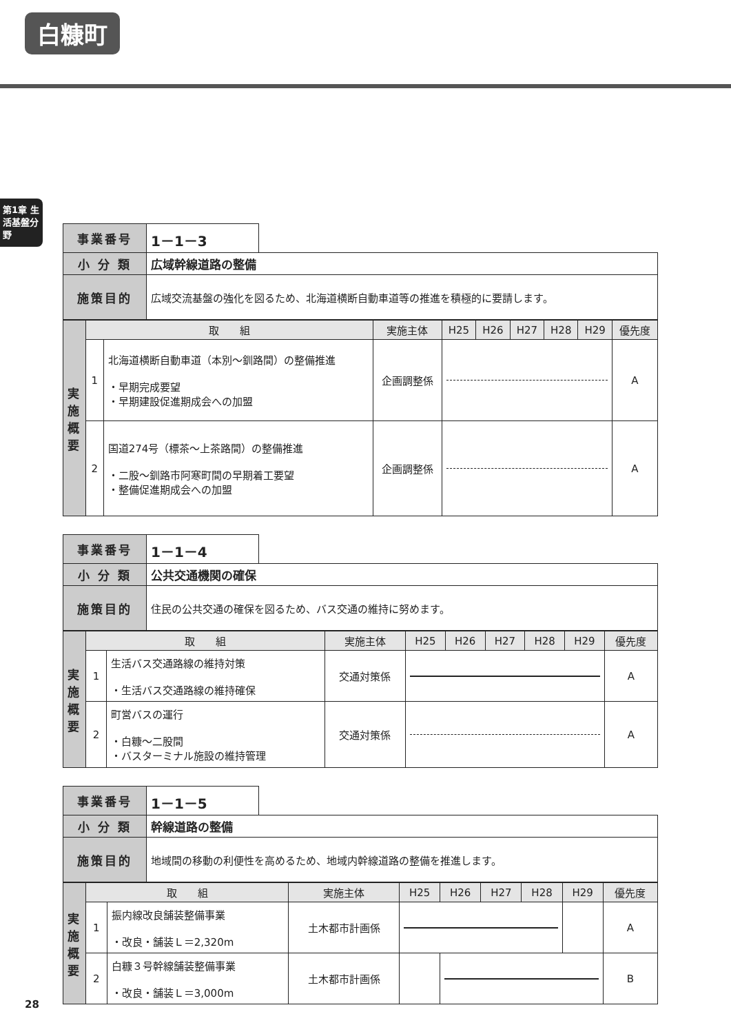白糠町
第1章 生活基盤分野
| 事業番号 | 1－1－3 | |
| 小 分 類 | 広域幹線道路の整備 | |
| 施策目的 | 広域交流基盤の強化を図るため、北海道横断自動車道等の推進を積極的に要請します。 | |
| 実 施 概 要 | 取 組 | | 実施主体 | H25 | H26 | H27 | H28 | H29 | 優先度 |
| --- | --- | --- | --- | --- | --- | --- | --- | --- | --- |
| | 1 | 北海道横断自動車道（本別～釧路間）の整備推進 ・早期完成要望 ・早期建設促進期成会への加盟 | 企画調整係 | | | | | | A |
| | 2 | 国道274号（標茶～上茶路間）の整備推進 ・二股～釧路市阿寒町間の早期着工要望 ・整備促進期成会への加盟 | 企画調整係 | | | | | | A |
| 事業番号 | 1－1－4 | |
| 小 分 類 | 公共交通機関の確保 | |
| 施策目的 | 住民の公共交通の確保を図るため、バス交通の維持に努めます。 | |
| 実 施 概 要 | 取 組 | | 実施主体 | H25 | H26 | H27 | H28 | H29 | 優先度 |
| --- | --- | --- | --- | --- | --- | --- | --- | --- | --- |
| | 1 | 生活バス交通路線の維持対策 ・生活バス交通路線の維持確保 | 交通対策係 | | | | | | A |
| | 2 | 町営バスの運行 ・白糠～二股間 ・バスターミナル施設の維持管理 | 交通対策係 | | | | | | A |
| 事業番号 | 1－1－5 | |
| 小 分 類 | 幹線道路の整備 | |
| 施策目的 | 地域間の移動の利便性を高めるため、地域内幹線道路の整備を推進します。 | |
| 実 施 概 要 | 取 組 | | 実施主体 | H25 | H26 | H27 | H28 | H29 | 優先度 |
| --- | --- | --- | --- | --- | --- | --- | --- | --- | --- |
| | 1 | 振内線改良舗装整備事業 ・改良・舗装Ｌ＝2,320m | 土木都市計画係 | | | | | | A |
| | 2 | 白糠３号幹線舗装整備事業 ・改良・舗装Ｌ＝3,000m | 土木都市計画係 | | | | | | B |
28